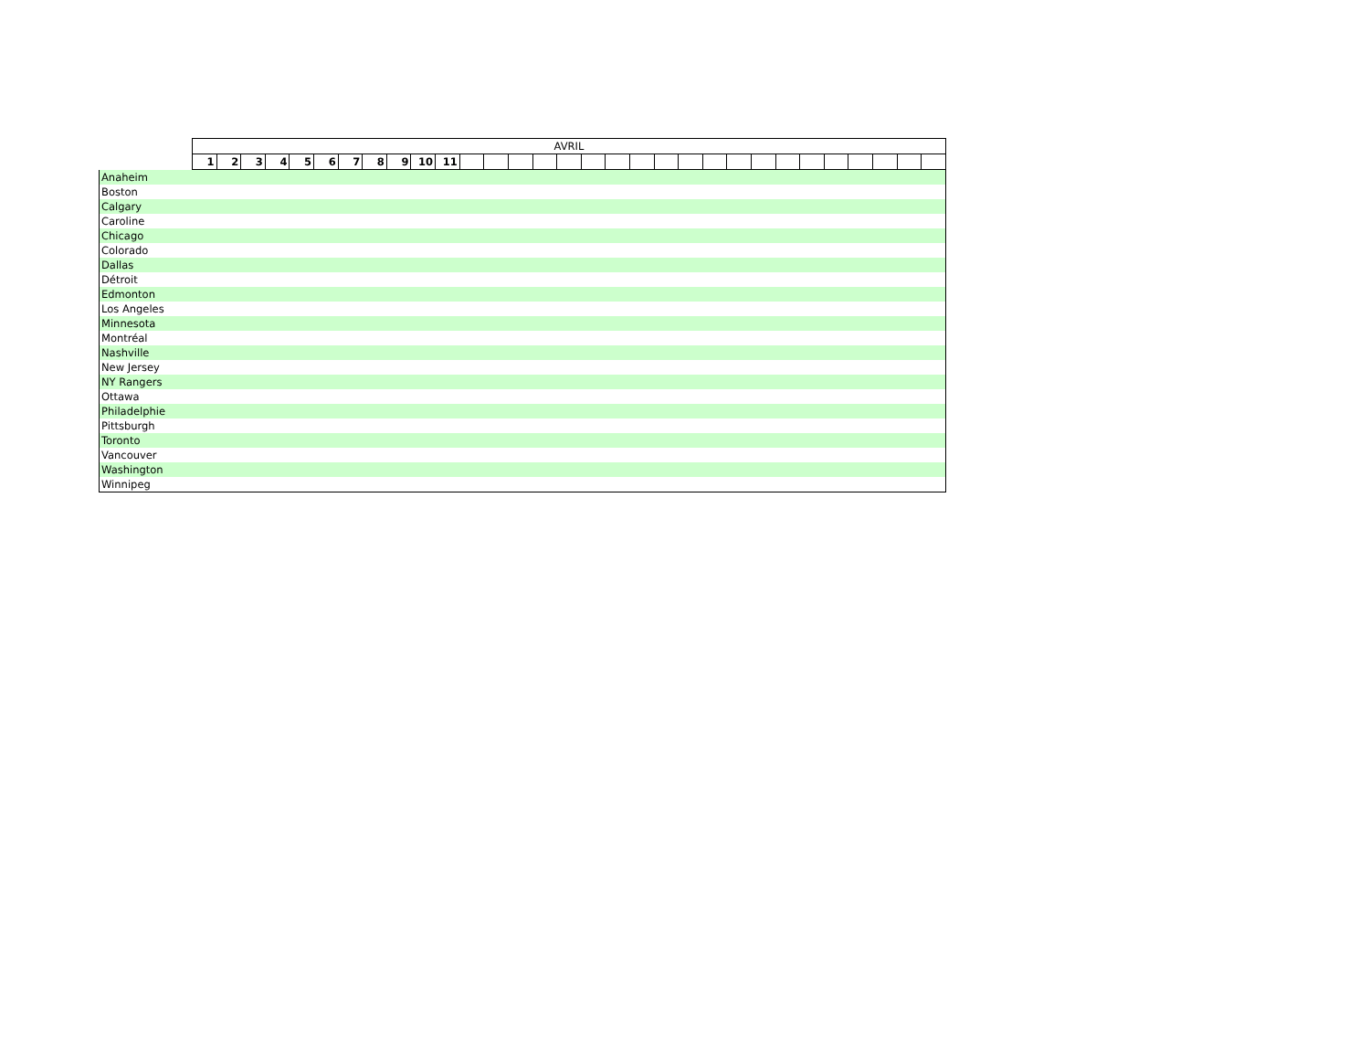| | AVRIL | | | | | | | | | | | | | | | | | | | | | | | | | | | | | | |
| --- | --- | --- | --- | --- | --- | --- | --- | --- | --- | --- | --- | --- | --- | --- | --- | --- | --- | --- | --- | --- | --- | --- | --- | --- | --- | --- | --- | --- | --- | --- | --- |
| | 1 | 2 | 3 | 4 | 5 | 6 | 7 | 8 | 9 | 10 | 11 | | | | | | | | | | | | | | | | | | | | |
| Anaheim | | | | | | | | | | | | | | | | | | | | | | | | | | | | | | | |
| Boston | | | | | | | | | | | | | | | | | | | | | | | | | | | | | | | |
| Calgary | | | | | | | | | | | | | | | | | | | | | | | | | | | | | | | |
| Caroline | | | | | | | | | | | | | | | | | | | | | | | | | | | | | | | |
| Chicago | | | | | | | | | | | | | | | | | | | | | | | | | | | | | | | |
| Colorado | | | | | | | | | | | | | | | | | | | | | | | | | | | | | | | |
| Dallas | | | | | | | | | | | | | | | | | | | | | | | | | | | | | | | |
| Détroit | | | | | | | | | | | | | | | | | | | | | | | | | | | | | | | |
| Edmonton | | | | | | | | | | | | | | | | | | | | | | | | | | | | | | | |
| Los Angeles | | | | | | | | | | | | | | | | | | | | | | | | | | | | | | | |
| Minnesota | | | | | | | | | | | | | | | | | | | | | | | | | | | | | | | |
| Montréal | | | | | | | | | | | | | | | | | | | | | | | | | | | | | | | |
| Nashville | | | | | | | | | | | | | | | | | | | | | | | | | | | | | | | |
| New Jersey | | | | | | | | | | | | | | | | | | | | | | | | | | | | | | | |
| NY Rangers | | | | | | | | | | | | | | | | | | | | | | | | | | | | | | | |
| Ottawa | | | | | | | | | | | | | | | | | | | | | | | | | | | | | | | |
| Philadelphie | | | | | | | | | | | | | | | | | | | | | | | | | | | | | | | |
| Pittsburgh | | | | | | | | | | | | | | | | | | | | | | | | | | | | | | | |
| Toronto | | | | | | | | | | | | | | | | | | | | | | | | | | | | | | | |
| Vancouver | | | | | | | | | | | | | | | | | | | | | | | | | | | | | | | |
| Washington | | | | | | | | | | | | | | | | | | | | | | | | | | | | | | | |
| Winnipeg | | | | | | | | | | | | | | | | | | | | | | | | | | | | | | | |